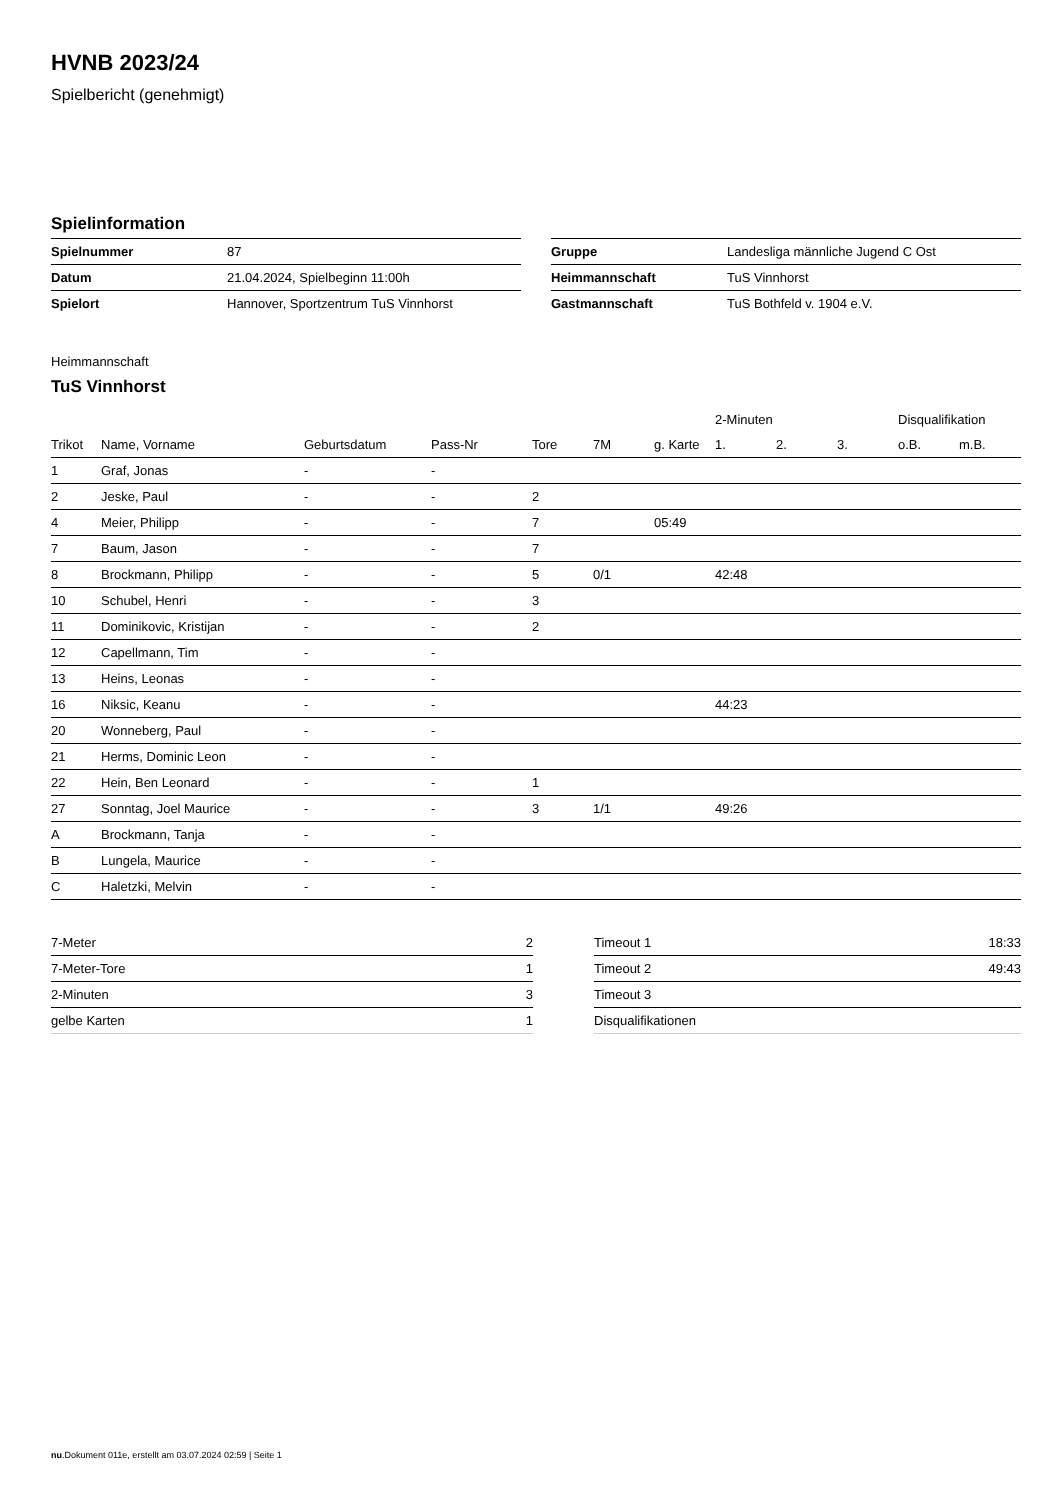HVNB 2023/24
Spielbericht (genehmigt)
Spielinformation
| Spielnummer | 87 |
| Datum | 21.04.2024, Spielbeginn 11:00h |
| Spielort | Hannover, Sportzentrum TuS Vinnhorst |
| Gruppe | Landesliga männliche Jugend C Ost |
| Heimmannschaft | TuS Vinnhorst |
| Gastmannschaft | TuS Bothfeld v. 1904 e.V. |
Heimmannschaft
TuS Vinnhorst
| | | | | | | | 2-Minuten | | | Disqualifikation | |
| --- | --- | --- | --- | --- | --- | --- | --- | --- | --- | --- | --- |
| Trikot | Name, Vorname | Geburtsdatum | Pass-Nr | Tore | 7M | g. Karte | 1. | 2. | 3. | o.B. | m.B. |
| 1 | Graf, Jonas | - | - | | | | | | | | |
| 2 | Jeske, Paul | - | - | 2 | | | | | | | |
| 4 | Meier, Philipp | - | - | 7 | | 05:49 | | | | | |
| 7 | Baum, Jason | - | - | 7 | | | | | | | |
| 8 | Brockmann, Philipp | - | - | 5 | 0/1 | | 42:48 | | | | |
| 10 | Schubel, Henri | - | - | 3 | | | | | | | |
| 11 | Dominikovic, Kristijan | - | - | 2 | | | | | | | |
| 12 | Capellmann, Tim | - | - | | | | | | | | |
| 13 | Heins, Leonas | - | - | | | | | | | | |
| 16 | Niksic, Keanu | - | - | | | | 44:23 | | | | |
| 20 | Wonneberg, Paul | - | - | | | | | | | | |
| 21 | Herms, Dominic Leon | - | - | | | | | | | | |
| 22 | Hein, Ben Leonard | - | - | 1 | | | | | | | |
| 27 | Sonntag, Joel Maurice | - | - | 3 | 1/1 | | 49:26 | | | | |
| A | Brockmann, Tanja | - | - | | | | | | | | |
| B | Lungela, Maurice | - | - | | | | | | | | |
| C | Haletzki, Melvin | - | - | | | | | | | | |
| 7-Meter | 2 |
| 7-Meter-Tore | 1 |
| 2-Minuten | 3 |
| gelbe Karten | 1 |
| Timeout 1 | 18:33 |
| Timeout 2 | 49:43 |
| Timeout 3 | |
| Disqualifikationen | |
nu.Dokument 011e, erstellt am 03.07.2024 02:59 | Seite 1